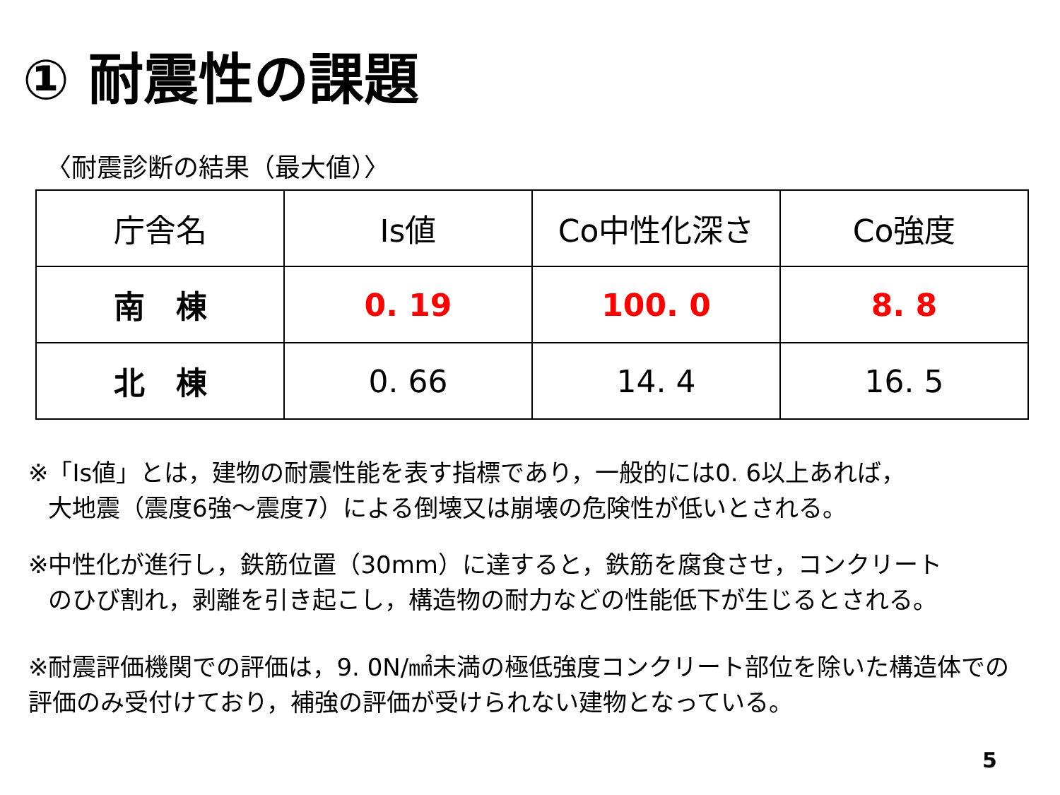① 耐震性の課題
〈耐震診断の結果（最大値）〉
| 庁舎名 | Is値 | Co中性化深さ | Co強度 |
| --- | --- | --- | --- |
| 南 棟 | 0. 19 | 100. 0 | 8. 8 |
| 北 棟 | 0. 66 | 14. 4 | 16. 5 |
※「Is値」とは，建物の耐震性能を表す指標であり，一般的には0. 6以上あれば，
大地震（震度6強～震度7）による倒壊又は崩壊の危険性が低いとされる。
※中性化が進行し，鉄筋位置（30mm）に達すると，鉄筋を腐食させ，コンクリート
のひび割れ，剥離を引き起こし，構造物の耐力などの性能低下が生じるとされる。
※耐震評価機関での評価は，9. 0N/㎟未満の極低強度コンクリート部位を除いた構造体での評価のみ受付けており，補強の評価が受けられない建物となっている。
5